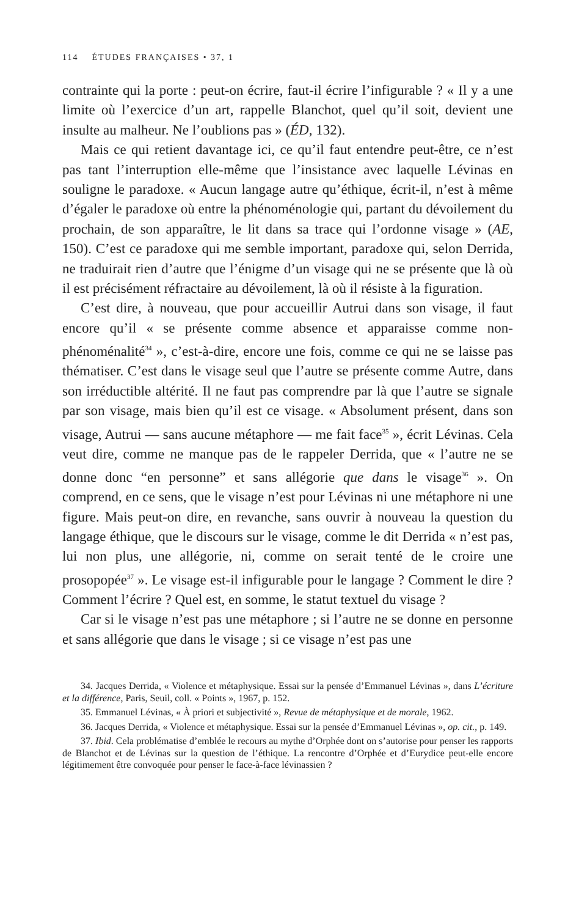114 ÉTUDES FRANÇAISES • 37, 1
contrainte qui la porte : peut-on écrire, faut-il écrire l’infigurable ? « Il y a une limite où l’exercice d’un art, rappelle Blanchot, quel qu’il soit, devient une insulte au malheur. Ne l’oublions pas » (ÉD, 132).
Mais ce qui retient davantage ici, ce qu’il faut entendre peut-être, ce n’est pas tant l’interruption elle-même que l’insistance avec laquelle Lévinas en souligne le paradoxe. « Aucun langage autre qu’éthique, écrit-il, n’est à même d’égaler le paradoxe où entre la phénoménologie qui, partant du dévoilement du prochain, de son apparaître, le lit dans sa trace qui l’ordonne visage » (AE, 150). C’est ce paradoxe qui me semble important, paradoxe qui, selon Derrida, ne traduirait rien d’autre que l’énigme d’un visage qui ne se présente que là où il est précisément réfractaire au dévoilement, là où il résiste à la figuration.
C’est dire, à nouveau, que pour accueillir Autrui dans son visage, il faut encore qu’il « se présente comme absence et apparaisse comme non-phénoménalité<sup>34</sup> », c’est-à-dire, encore une fois, comme ce qui ne se laisse pas thématiser. C’est dans le visage seul que l’autre se présente comme Autre, dans son irréductible altérité. Il ne faut pas comprendre par là que l’autre se signale par son visage, mais bien qu’il est ce visage. « Absolument présent, dans son visage, Autrui — sans aucune métaphore — me fait face<sup>35</sup> », écrit Lévinas. Cela veut dire, comme ne manque pas de le rappeler Derrida, que « l’autre ne se donne donc “en personne” et sans allégorie que dans le visage<sup>36</sup> ». On comprend, en ce sens, que le visage n’est pour Lévinas ni une métaphore ni une figure. Mais peut-on dire, en revanche, sans ouvrir à nouveau la question du langage éthique, que le discours sur le visage, comme le dit Derrida « n’est pas, lui non plus, une allégorie, ni, comme on serait tenté de le croire une prosopopée<sup>37</sup> ». Le visage est-il infigurable pour le langage ? Comment le dire ? Comment l’écrire ? Quel est, en somme, le statut textuel du visage ?
Car si le visage n’est pas une métaphore ; si l’autre ne se donne en personne et sans allégorie que dans le visage ; si ce visage n’est pas une
34. Jacques Derrida, « Violence et métaphysique. Essai sur la pensée d’Emmanuel Lévinas », dans L’écriture et la différence, Paris, Seuil, coll. « Points », 1967, p. 152.
35. Emmanuel Lévinas, « À priori et subjectivité », Revue de métaphysique et de morale, 1962.
36. Jacques Derrida, « Violence et métaphysique. Essai sur la pensée d’Emmanuel Lévinas », op. cit., p. 149.
37. Ibid. Cela problématise d’emblée le recours au mythe d’Orphée dont on s’autorise pour penser les rapports de Blanchot et de Lévinas sur la question de l’éthique. La rencontre d’Orphée et d’Eurydice peut-elle encore légitimement être convoquée pour penser le face-à-face lévinassien ?